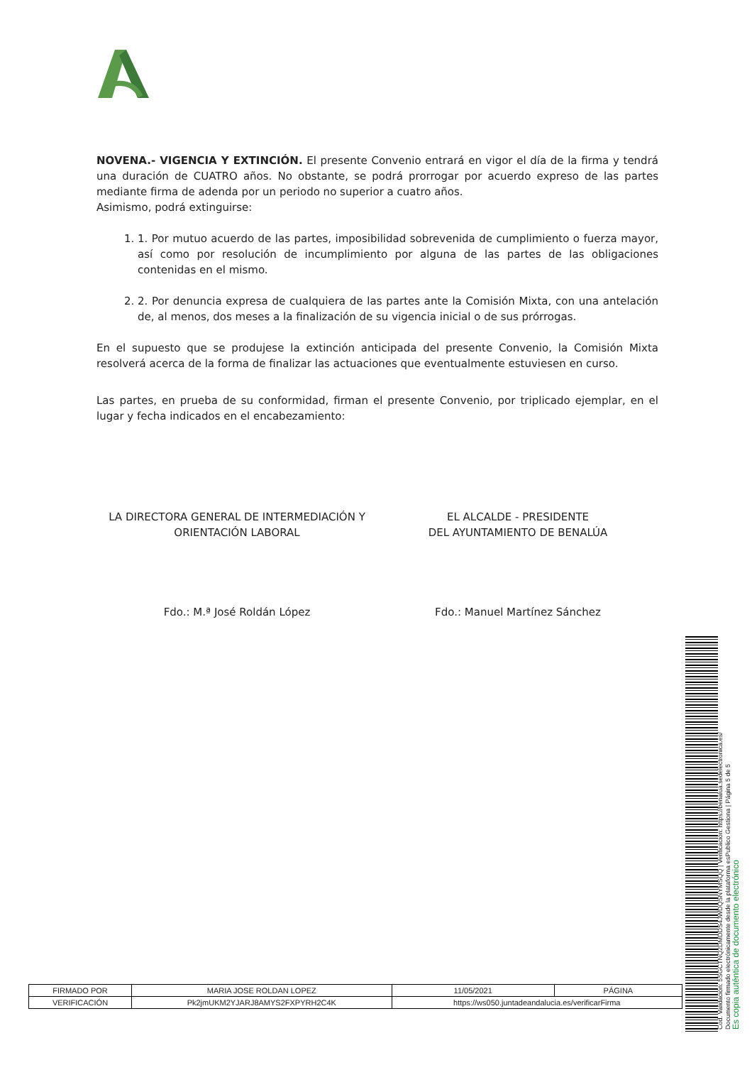NOVENA.- VIGENCIA Y EXTINCIÓN. El presente Convenio entrará en vigor el día de la firma y tendrá una duración de CUATRO años. No obstante, se podrá prorrogar por acuerdo expreso de las partes mediante firma de adenda por un periodo no superior a cuatro años.
Asimismo, podrá extinguirse:
1. 1. Por mutuo acuerdo de las partes, imposibilidad sobrevenida de cumplimiento o fuerza mayor, así como por resolución de incumplimiento por alguna de las partes de las obligaciones contenidas en el mismo.
2. 2. Por denuncia expresa de cualquiera de las partes ante la Comisión Mixta, con una antelación de, al menos, dos meses a la finalización de su vigencia inicial o de sus prórrogas.
En el supuesto que se produjese la extinción anticipada del presente Convenio, la Comisión Mixta resolverá acerca de la forma de finalizar las actuaciones que eventualmente estuviesen en curso.
Las partes, en prueba de su conformidad, firman el presente Convenio, por triplicado ejemplar, en el lugar y fecha indicados en el encabezamiento:
LA DIRECTORA GENERAL DE INTERMEDIACIÓN Y
ORIENTACIÓN LABORAL
EL ALCALDE - PRESIDENTE
DEL AYUNTAMIENTO DE BENALÚA
Fdo.: M.ª José Roldán López Fdo.: Manuel Martínez Sánchez
| FIRMADO POR | MARIA JOSE ROLDAN LOPEZ | | 11/05/2021 | PÁGINA |
| VERIFICACIÓN | Pk2jmUKM2YJARJ8AMYS2FXPYRH2C4K | https://ws050.juntadeandalucia.es/verificarFirma | | |
Cód. Validación: 5SGCTNQ2DMDDS4JWDQSNYMSQQ | Verificación: https://benalua.sedelectronica.es/
Documento firmado electrónicamente desde la plataforma esPublico Gestiona | Página 5 de 5
Es copia auténtica de documento electrónico